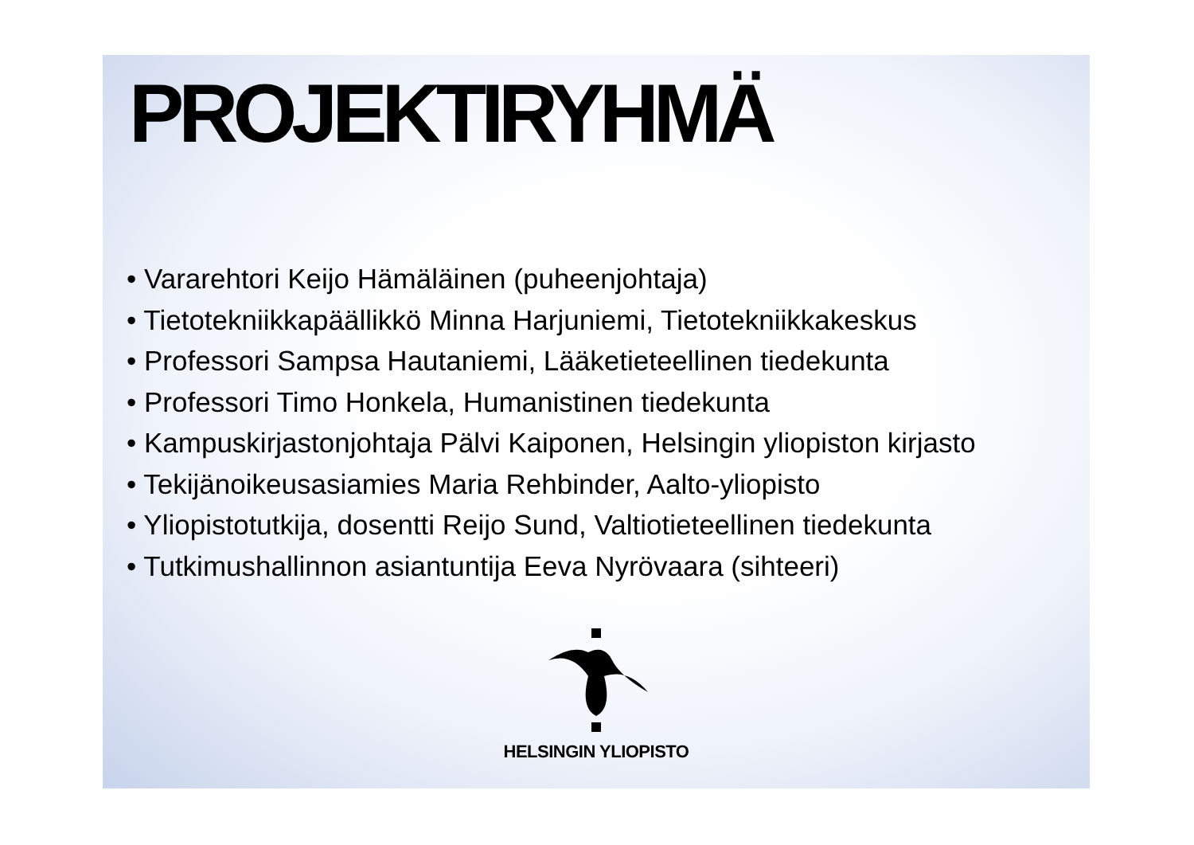PROJEKTIRYHMÄ
• Vararehtori Keijo Hämäläinen (puheenjohtaja)
• Tietotekniikkapäällikkö Minna Harjuniemi, Tietotekniikkakeskus
• Professori Sampsa Hautaniemi, Lääketieteellinen tiedekunta
• Professori Timo Honkela, Humanistinen tiedekunta
• Kampuskirjastonjohtaja Pälvi Kaiponen, Helsingin yliopiston kirjasto
• Tekijänoikeusasiamies Maria Rehbinder, Aalto-yliopisto
• Yliopistotutkija, dosentti Reijo Sund, Valtiotieteellinen tiedekunta
• Tutkimushallinnon asiantuntija Eeva Nyrövaara (sihteeri)
HELSINGIN YLIOPISTO